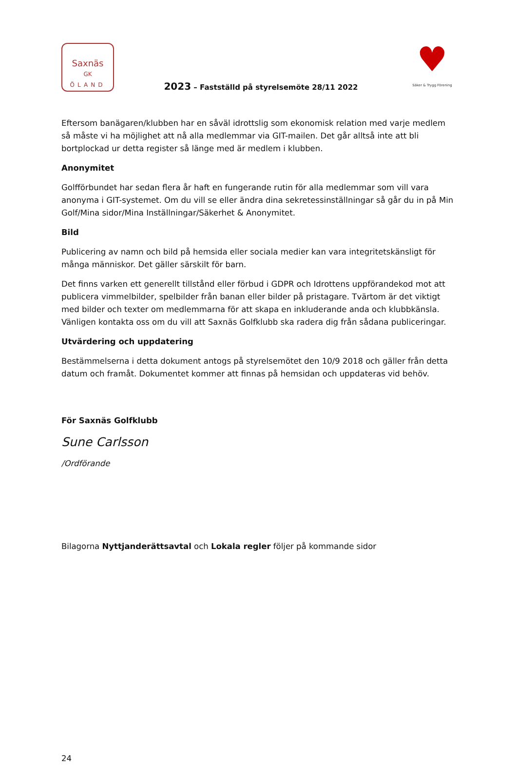Saxnäs
GK
ÖLAND
2023 – Fastställd på styrelsemöte 28/11 2022
♥
Säker & Trygg Förening
Eftersom banägaren/klubben har en såväl idrottslig som ekonomisk relation med varje medlem så måste vi ha möjlighet att nå alla medlemmar via GIT-mailen. Det går alltså inte att bli bortplockad ur detta register så länge med är medlem i klubben.
Anonymitet
Golfförbundet har sedan flera år haft en fungerande rutin för alla medlemmar som vill vara anonyma i GIT-systemet. Om du vill se eller ändra dina sekretessinställningar så går du in på Min Golf/Mina sidor/Mina Inställningar/Säkerhet & Anonymitet.
Bild
Publicering av namn och bild på hemsida eller sociala medier kan vara integritetskänsligt för många människor. Det gäller särskilt för barn.
Det finns varken ett generellt tillstånd eller förbud i GDPR och Idrottens uppförandekod mot att publicera vimmelbilder, spelbilder från banan eller bilder på pristagare. Tvärtom är det viktigt med bilder och texter om medlemmarna för att skapa en inkluderande anda och klubbkänsla. Vänligen kontakta oss om du vill att Saxnäs Golfklubb ska radera dig från sådana publiceringar.
Utvärdering och uppdatering
Bestämmelserna i detta dokument antogs på styrelsemötet den 10/9 2018 och gäller från detta datum och framåt. Dokumentet kommer att finnas på hemsidan och uppdateras vid behöv.
För Saxnäs Golfklubb
Sune Carlsson
/Ordförande
Bilagorna Nyttjanderättsavtal och Lokala regler följer på kommande sidor
24